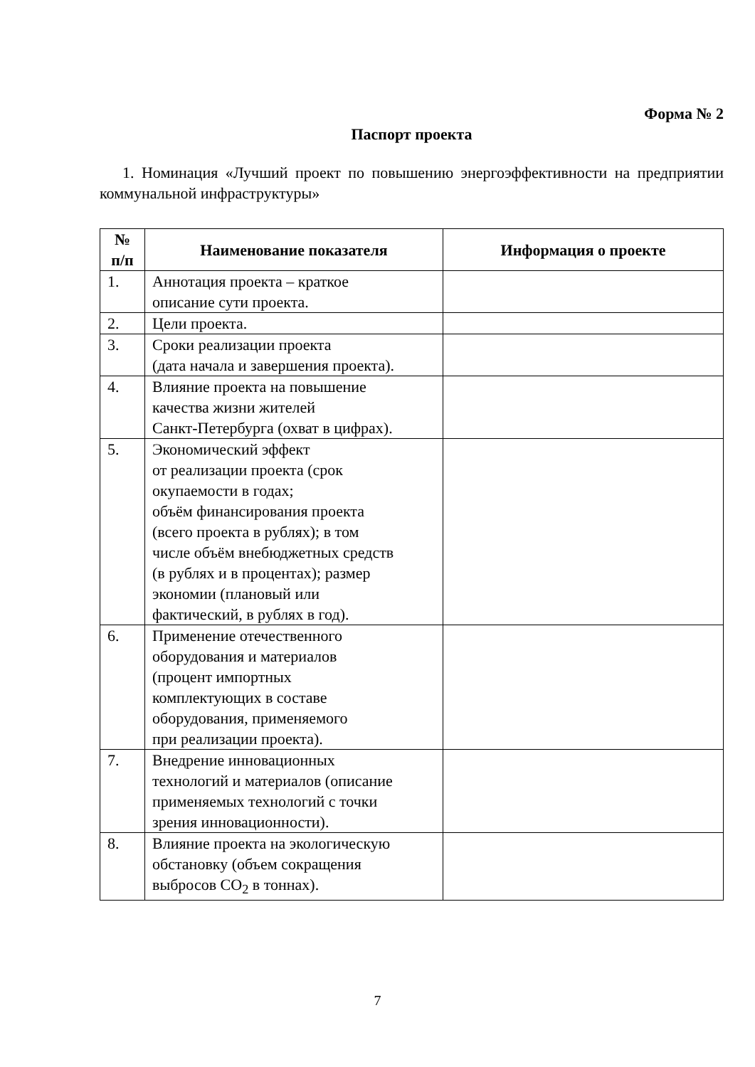Форма № 2
Паспорт проекта
1. Номинация «Лучший проект по повышению энергоэффективности на предприятии коммунальной инфраструктуры»
| № п/п | Наименование показателя | Информация о проекте |
| --- | --- | --- |
| 1. | Аннотация проекта – краткое описание сути проекта. | |
| 2. | Цели проекта. | |
| 3. | Сроки реализации проекта (дата начала и завершения проекта). | |
| 4. | Влияние проекта на повышение качества жизни жителей Санкт-Петербурга (охват в цифрах). | |
| 5. | Экономический эффект от реализации проекта (срок окупаемости в годах; объём финансирования проекта (всего проекта в рублях); в том числе объём внебюджетных средств (в рублях и в процентах); размер экономии (плановый или фактический, в рублях в год). | |
| 6. | Применение отечественного оборудования и материалов (процент импортных комплектующих в составе оборудования, применяемого при реализации проекта). | |
| 7. | Внедрение инновационных технологий и материалов (описание применяемых технологий с точки зрения инновационности). | |
| 8. | Влияние проекта на экологическую обстановку (объем сокращения выбросов CO<sub>2</sub> в тоннах). | |
7